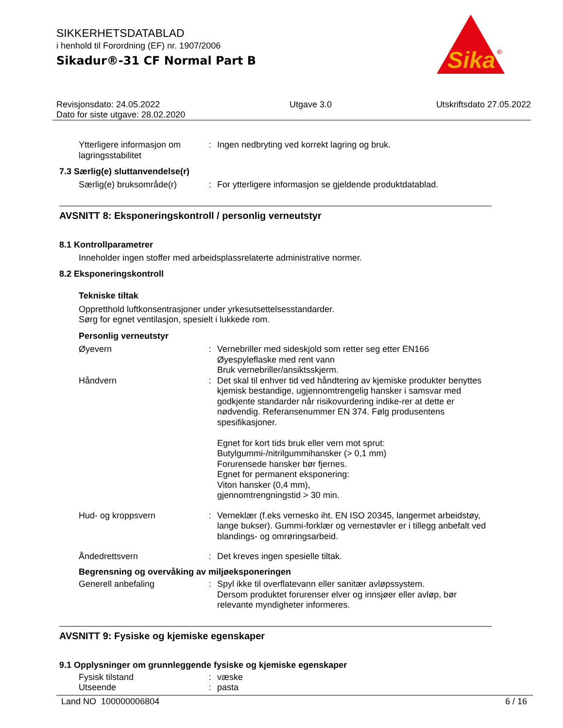SIKKERHETSDATABLAD
i henhold til Forordning (EF) nr. 1907/2006
Sikadur®-31 CF Normal Part B
Sika
®
Revisjonsdato: 24.05.2022
Dato for siste utgave: 28.02.2020
Utgave 3.0 Utskriftsdato 27.05.2022
Ytterligere informasjon om lagringsstabilitet
: Ingen nedbryting ved korrekt lagring og bruk.
7.3 Særlig(e) sluttanvendelse(r)
Særlig(e) bruksområde(r)
: For ytterligere informasjon se gjeldende produktdatablad.
AVSNITT 8: Eksponeringskontroll / personlig verneutstyr
8.1 Kontrollparametrer
Inneholder ingen stoffer med arbeidsplassrelaterte administrative normer.
8.2 Eksponeringskontroll
Tekniske tiltak
Oppretthold luftkonsentrasjoner under yrkesutsettelsesstandarder.
Sørg for egnet ventilasjon, spesielt i lukkede rom.
Personlig verneutstyr
Øyevern : Vernebriller med sideskjold som retter seg etter EN166
Øyespyleflaske med rent vann
Bruk vernebriller/ansiktsskjerm.
Håndvern : Det skal til enhver tid ved håndtering av kjemiske produkter benyttes kjemisk bestandige, ugjennomtrengelig hansker i samsvar med godkjente standarder når risikovurdering indike-rer at dette er nødvendig. Referansenummer EN 374. Følg produsentens spesifikasjoner.
Egnet for kort tids bruk eller vern mot sprut:
Butylgummi-/nitrilgummihansker (> 0,1 mm)
Forurensede hansker bør fjernes.
Egnet for permanent eksponering:
Viton hansker (0,4 mm),
gjennomtrengningstid > 30 min.
Hud- og kroppsvern : Verneklær (f.eks vernesko iht. EN ISO 20345, langermet arbeidstøy, lange bukser). Gummi-forklær og vernestøvler er i tillegg anbefalt ved blandings- og omrøringsarbeid.
Åndedrettsvern : Det kreves ingen spesielle tiltak.
Begrensning og overvåking av miljøeksponeringen
Generell anbefaling : Spyl ikke til overflatevann eller sanitær avløpssystem.
Dersom produktet forurenser elver og innsjøer eller avløp, bør relevante myndigheter informeres.
AVSNITT 9: Fysiske og kjemiske egenskaper
9.1 Opplysninger om grunnleggende fysiske og kjemiske egenskaper
Fysisk tilstand : væske
Utseende : pasta
Land NO 100000006804 6 / 16